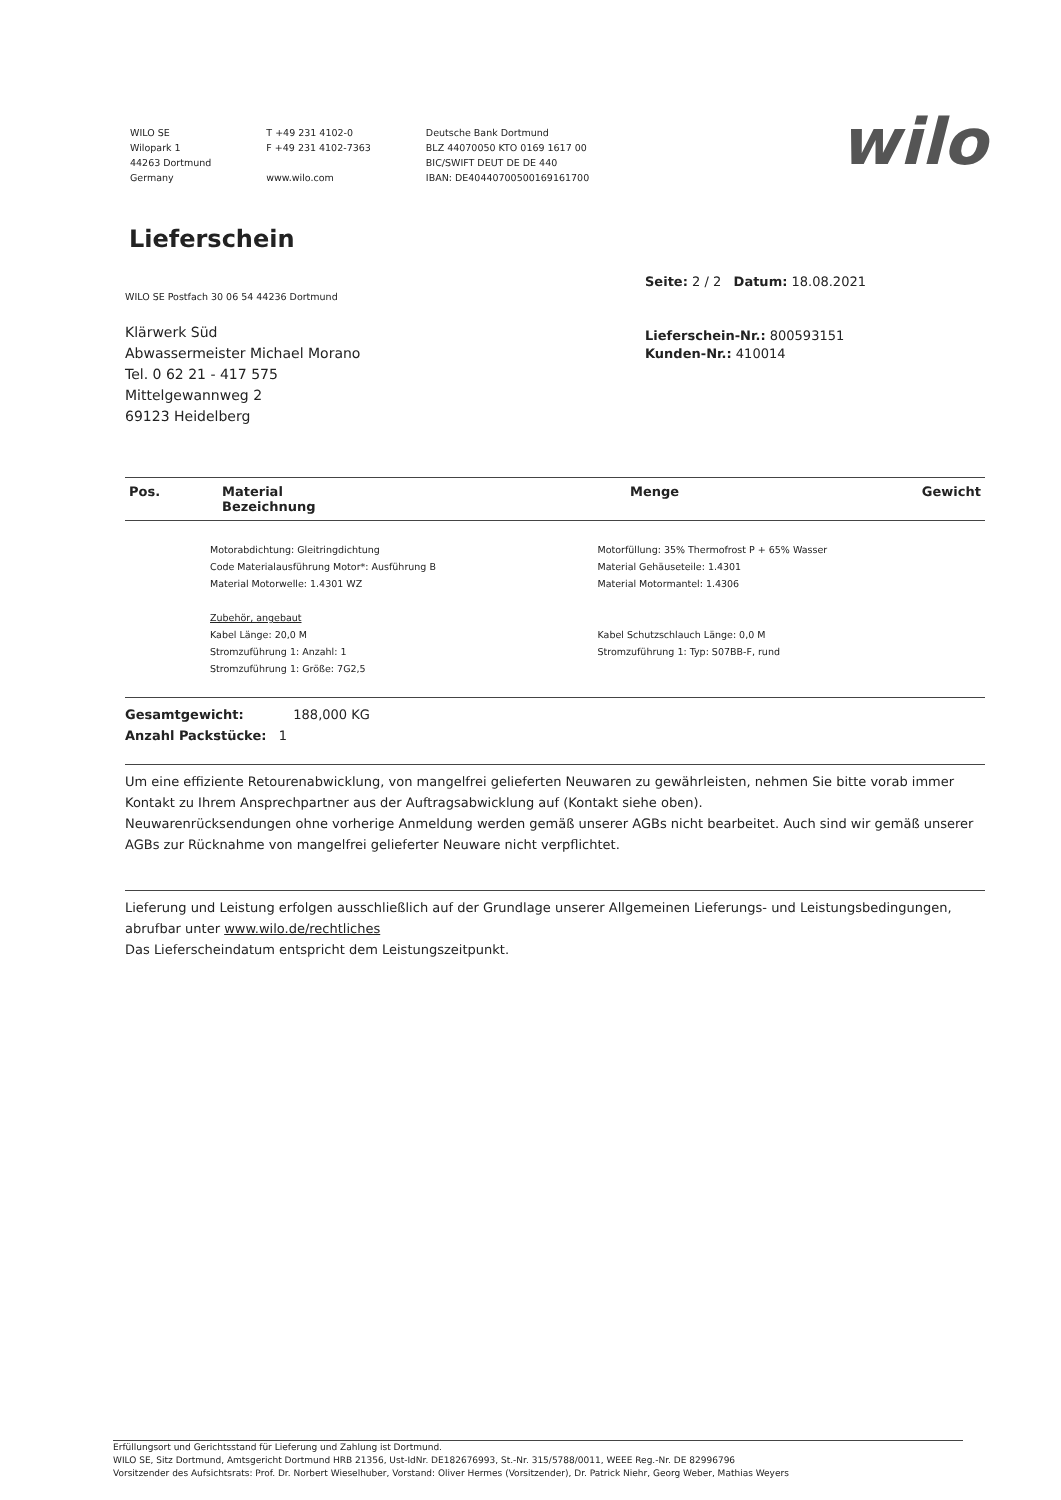WILO SE
Wilopark 1
44263 Dortmund
Germany
T +49 231 4102-0
F +49 231 4102-7363
www.wilo.com
Deutsche Bank Dortmund
BLZ 44070050 KTO 0169 1617 00
BIC/SWIFT DEUT DE DE 440
IBAN: DE40440700500169161700
wilo
Lieferschein
WILO SE Postfach 30 06 54 44236 Dortmund
Klärwerk Süd
Abwassermeister Michael Morano
Tel. 0 62 21 - 417 575
Mittelgewannweg 2
69123 Heidelberg
Seite: 2 / 2 Datum: 18.08.2021
Lieferschein-Nr.: 800593151
Kunden-Nr.: 410014
| Pos. | Material Bezeichnung | Menge | Gewicht |
| --- | --- | --- | --- |
Motorabdichtung: Gleitringdichtung
Code Materialausführung Motor*: Ausführung B
Material Motorwelle: 1.4301 WZ
Zubehör, angebaut
Kabel Länge: 20,0 M
Stromzuführung 1: Anzahl: 1
Stromzuführung 1: Größe: 7G2,5
Motorfüllung: 35% Thermofrost P + 65% Wasser
Material Gehäuseteile: 1.4301
Material Motormantel: 1.4306
Kabel Schutzschlauch Länge: 0,0 M
Stromzuführung 1: Typ: S07BB-F, rund
Gesamtgewicht: 188,000 KG
Anzahl Packstücke: 1
Um eine effiziente Retourenabwicklung, von mangelfrei gelieferten Neuwaren zu gewährleisten, nehmen Sie bitte vorab immer Kontakt zu Ihrem Ansprechpartner aus der Auftragsabwicklung auf (Kontakt siehe oben).
Neuwarenrücksendungen ohne vorherige Anmeldung werden gemäß unserer AGBs nicht bearbeitet. Auch sind wir gemäß unserer AGBs zur Rücknahme von mangelfrei gelieferter Neuware nicht verpflichtet.
Lieferung und Leistung erfolgen ausschließlich auf der Grundlage unserer Allgemeinen Lieferungs- und Leistungsbedingungen, abrufbar unter www.wilo.de/rechtliches
Das Lieferscheindatum entspricht dem Leistungszeitpunkt.
Erfüllungsort und Gerichtsstand für Lieferung und Zahlung ist Dortmund.
WILO SE, Sitz Dortmund, Amtsgericht Dortmund HRB 21356, Ust-IdNr. DE182676993, St.-Nr. 315/5788/0011, WEEE Reg.-Nr. DE 82996796
Vorsitzender des Aufsichtsrats: Prof. Dr. Norbert Wieselhuber, Vorstand: Oliver Hermes (Vorsitzender), Dr. Patrick Niehr, Georg Weber, Mathias Weyers